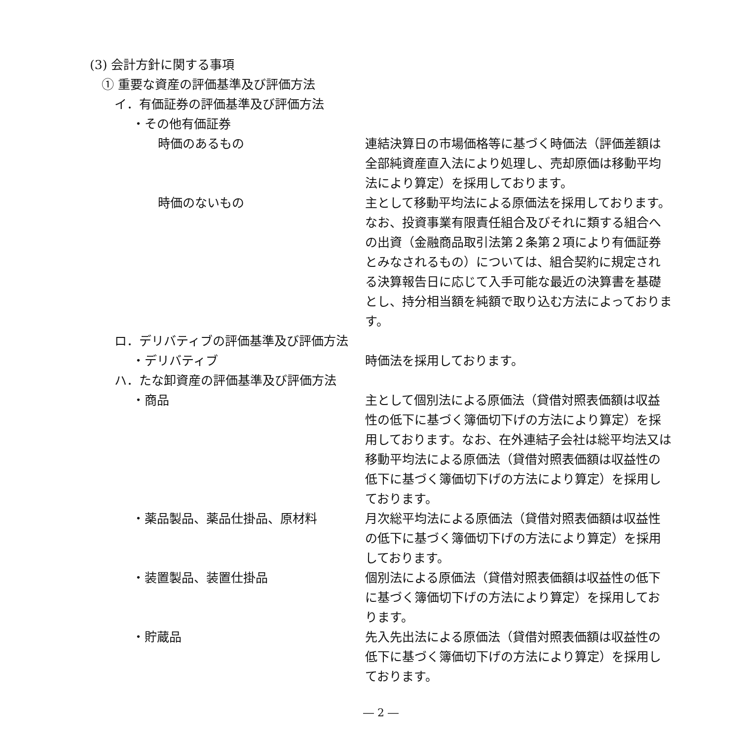(3) 会計方針に関する事項
① 重要な資産の評価基準及び評価方法
イ．有価証券の評価基準及び評価方法
・その他有価証券
時価のあるもの 連結決算日の市場価格等に基づく時価法（評価差額は全部純資産直入法により処理し、売却原価は移動平均法により算定）を採用しております。
時価のないもの 主として移動平均法による原価法を採用しております。なお、投資事業有限責任組合及びそれに類する組合への出資（金融商品取引法第２条第２項により有価証券とみなされるもの）については、組合契約に規定される決算報告日に応じて入手可能な最近の決算書を基礎とし、持分相当額を純額で取り込む方法によっております。
ロ．デリバティブの評価基準及び評価方法
・デリバティブ 時価法を採用しております。
ハ．たな卸資産の評価基準及び評価方法
・商品 主として個別法による原価法（貸借対照表価額は収益性の低下に基づく簿価切下げの方法により算定）を採用しております。なお、在外連結子会社は総平均法又は移動平均法による原価法（貸借対照表価額は収益性の低下に基づく簿価切下げの方法により算定）を採用しております。
・薬品製品、薬品仕掛品、原材料 月次総平均法による原価法（貸借対照表価額は収益性の低下に基づく簿価切下げの方法により算定）を採用しております。
・装置製品、装置仕掛品 個別法による原価法（貸借対照表価額は収益性の低下に基づく簿価切下げの方法により算定）を採用しております。
・貯蔵品 先入先出法による原価法（貸借対照表価額は収益性の低下に基づく簿価切下げの方法により算定）を採用しております。
― 2 ―